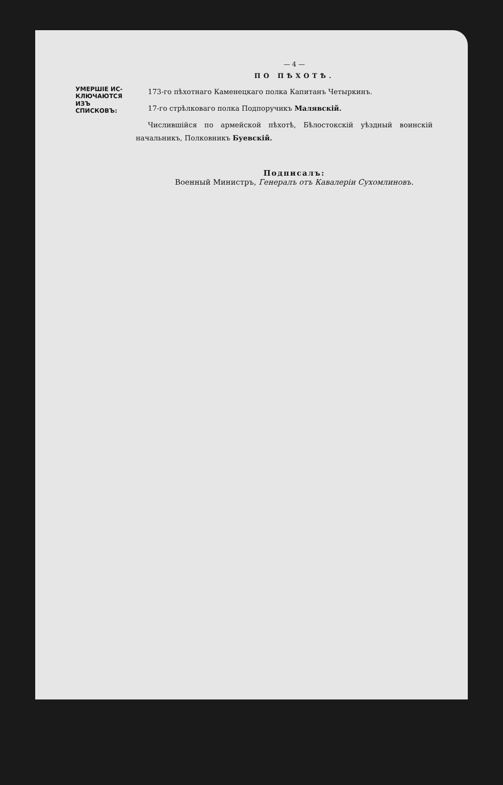— 4 —
ПО ПѢХОТѢ.
УМЕРШІЕ ИС­КЛЮЧАЮТСЯ ИЗЪ СПИСКОВЪ:
173-го пѣхотнаго Каменецкаго полка Капитанъ Че­тыркинъ.
17-го стрѣлковаго полка Подпоручикъ Малявскій.
Числившійся по армейской пѣхотѣ, Бѣлостокскій уѣздный воинскій начальникъ, Полковникъ Буевскій.
Подписалъ:
Военный Министръ, Генералъ отъ Кавалеріи Сухомлиновъ.